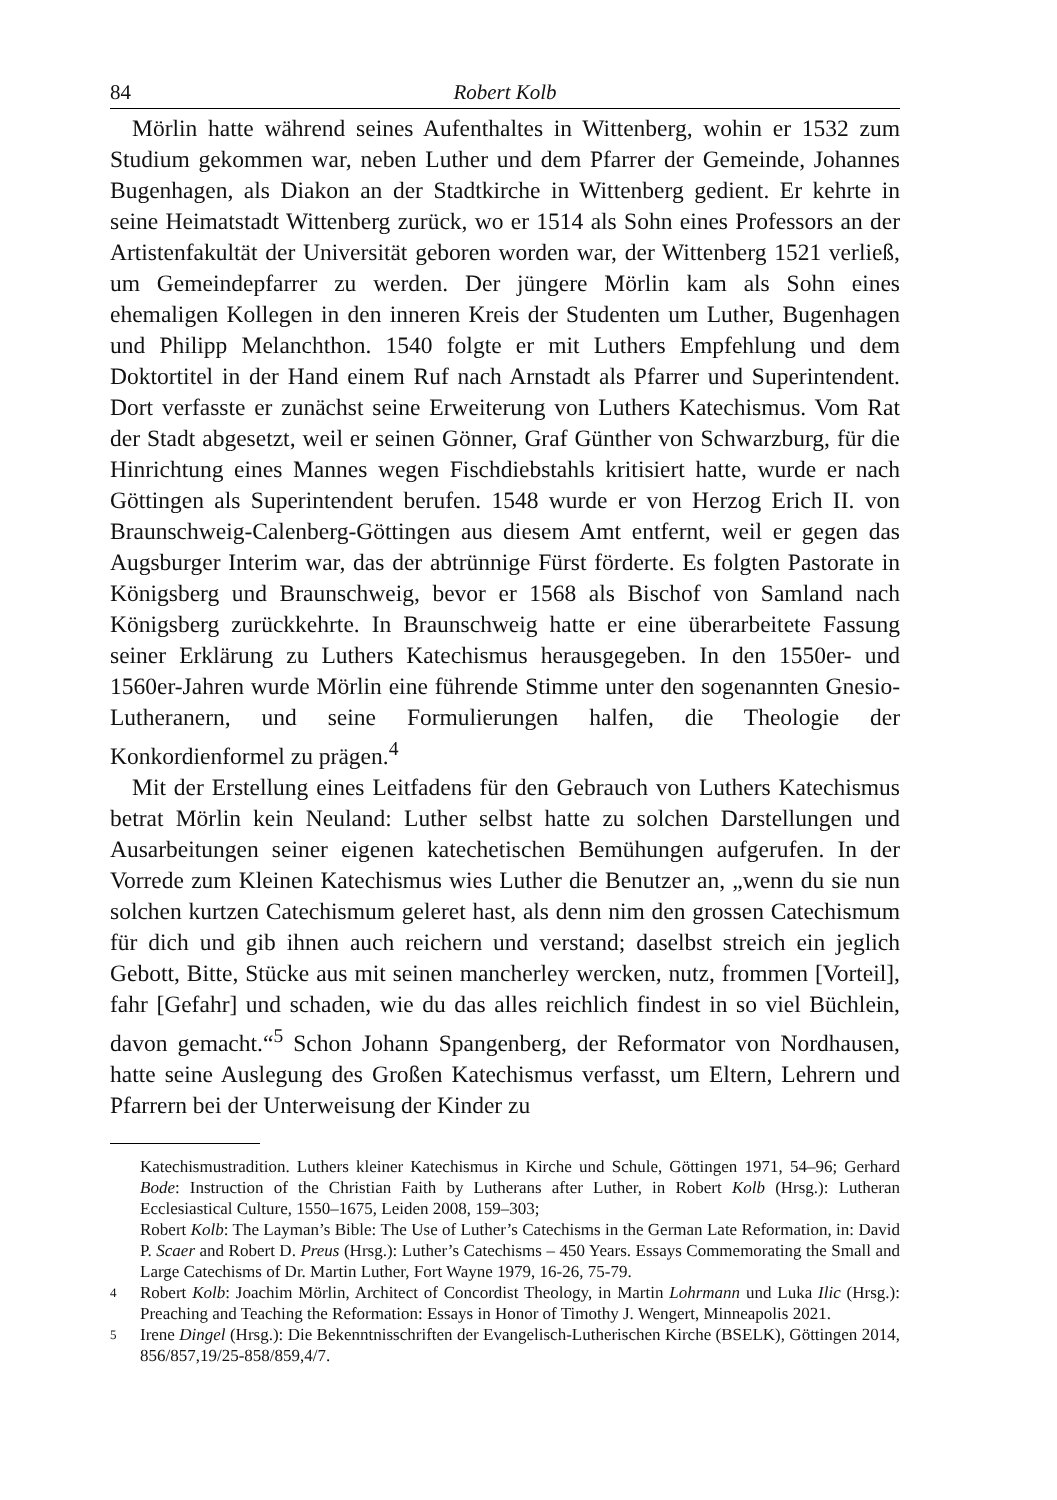84 Robert Kolb
Mörlin hatte während seines Aufenthaltes in Wittenberg, wohin er 1532 zum Studium gekommen war, neben Luther und dem Pfarrer der Gemeinde, Johannes Bugenhagen, als Diakon an der Stadtkirche in Wittenberg gedient. Er kehrte in seine Heimatstadt Wittenberg zurück, wo er 1514 als Sohn eines Professors an der Artistenfakultät der Universität geboren worden war, der Wittenberg 1521 verließ, um Gemeindepfarrer zu werden. Der jüngere Mörlin kam als Sohn eines ehemaligen Kollegen in den inneren Kreis der Studenten um Luther, Bugenhagen und Philipp Melanchthon. 1540 folgte er mit Luthers Empfehlung und dem Doktortitel in der Hand einem Ruf nach Arnstadt als Pfarrer und Superintendent. Dort verfasste er zunächst seine Erweiterung von Luthers Katechismus. Vom Rat der Stadt abgesetzt, weil er seinen Gönner, Graf Günther von Schwarzburg, für die Hinrichtung eines Mannes wegen Fischdiebstahls kritisiert hatte, wurde er nach Göttingen als Superintendent berufen. 1548 wurde er von Herzog Erich II. von Braunschweig-Calenberg-Göttingen aus diesem Amt entfernt, weil er gegen das Augsburger Interim war, das der abtrünnige Fürst förderte. Es folgten Pastorate in Königsberg und Braunschweig, bevor er 1568 als Bischof von Samland nach Königsberg zurückkehrte. In Braunschweig hatte er eine überarbeitete Fassung seiner Erklärung zu Luthers Katechismus herausgegeben. In den 1550er- und 1560er-Jahren wurde Mörlin eine führende Stimme unter den sogenannten Gnesio-Lutheranern, und seine Formulierungen halfen, die Theologie der Konkordienformel zu prägen.<sup>4</sup>
Mit der Erstellung eines Leitfadens für den Gebrauch von Luthers Katechismus betrat Mörlin kein Neuland: Luther selbst hatte zu solchen Darstellungen und Ausarbeitungen seiner eigenen katechetischen Bemühungen aufgerufen. In der Vorrede zum Kleinen Katechismus wies Luther die Benutzer an, „wenn du sie nun solchen kurtzen Catechismum geleret hast, als denn nim den grossen Catechismum für dich und gib ihnen auch reichern und verstand; daselbst streich ein jeglich Gebott, Bitte, Stücke aus mit seinen mancherley wercken, nutz, frommen [Vorteil], fahr [Gefahr] und schaden, wie du das alles reichlich findest in so viel Büchlein, davon gemacht.“<sup>5</sup> Schon Johann Spangenberg, der Reformator von Nordhausen, hatte seine Auslegung des Großen Katechismus verfasst, um Eltern, Lehrern und Pfarrern bei der Unterweisung der Kinder zu
Katechismustradition. Luthers kleiner Katechismus in Kirche und Schule, Göttingen 1971, 54–96; Gerhard Bode: Instruction of the Christian Faith by Lutherans after Luther, in Robert Kolb (Hrsg.): Lutheran Ecclesiastical Culture, 1550–1675, Leiden 2008, 159–303;
Robert Kolb: The Layman’s Bible: The Use of Luther’s Catechisms in the German Late Reformation, in: David P. Scaer and Robert D. Preus (Hrsg.): Luther’s Catechisms – 450 Years. Essays Commemorating the Small and Large Catechisms of Dr. Martin Luther, Fort Wayne 1979, 16-26, 75-79.
4 Robert Kolb: Joachim Mörlin, Architect of Concordist Theology, in Martin Lohrmann und Luka Ilic (Hrsg.): Preaching and Teaching the Reformation: Essays in Honor of Timothy J. Wengert, Minneapolis 2021.
5 Irene Dingel (Hrsg.): Die Bekenntnisschriften der Evangelisch-Lutherischen Kirche (BSELK), Göttingen 2014, 856/857,19/25-858/859,4/7.